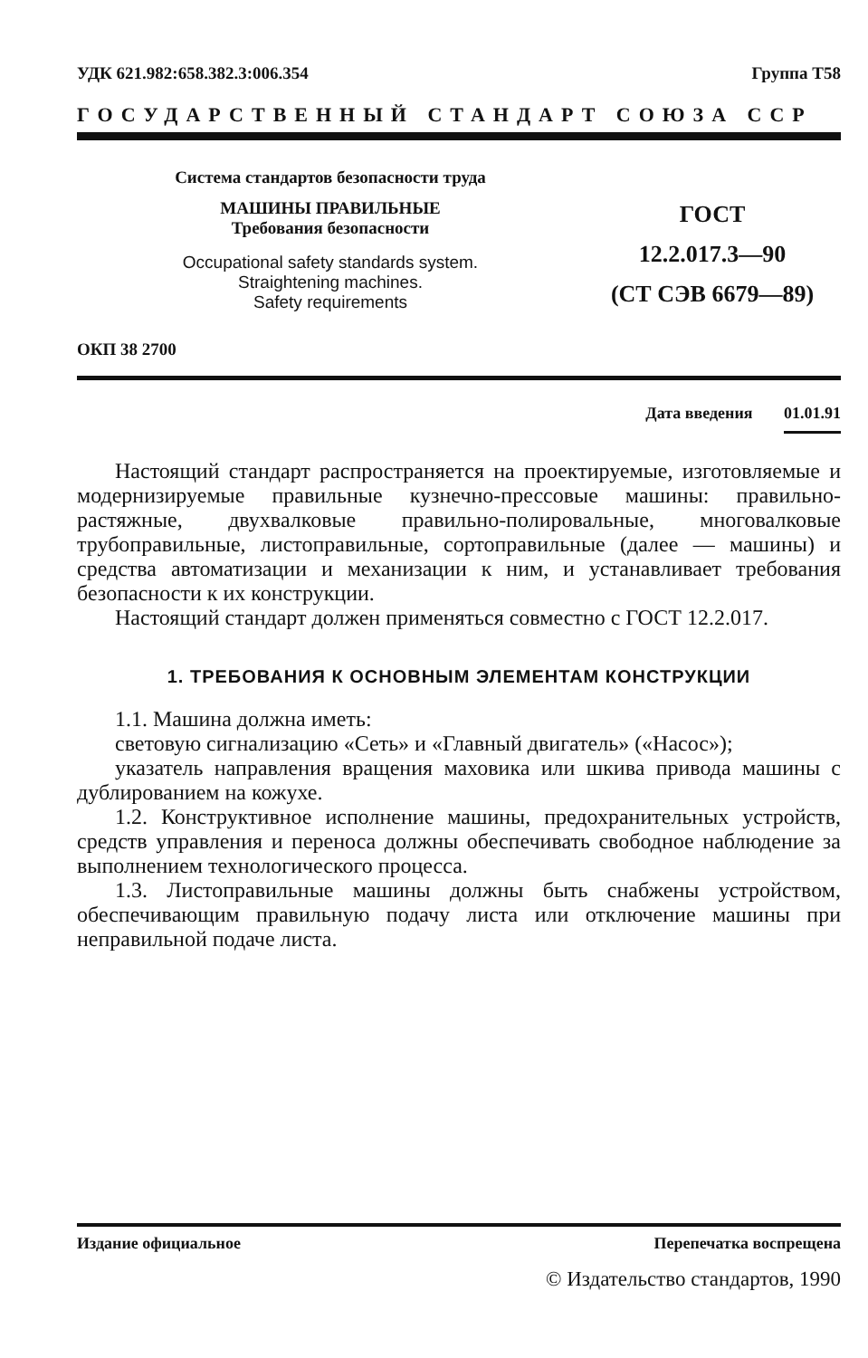УДК 621.982:658.382.3:006.354 Группа Т58
ГОСУДАРСТВЕННЫЙ СТАНДАРТ СОЮЗА ССР
Система стандартов безопасности труда
МАШИНЫ ПРАВИЛЬНЫЕ
Требования безопасности
Occupational safety standards system.
Straightening machines.
Safety requirements
ГОСТ
12.2.017.3—90
(СТ СЭВ 6679—89)
ОКП 38 2700
Дата введения 01.01.91
Настоящий стандарт распространяется на проектируемые, изготовляемые и модернизируемые правильные кузнечно-прессовые машины: правильно-растяжные, двухвалковые правильно-полировальные, многовалковые трубоправильные, листоправильные, сортоправильные (далее — машины) и средства автоматизации и механизации к ним, и устанавливает требования безопасности к их конструкции.
Настоящий стандарт должен применяться совместно с ГОСТ 12.2.017.
1. ТРЕБОВАНИЯ К ОСНОВНЫМ ЭЛЕМЕНТАМ КОНСТРУКЦИИ
1.1. Машина должна иметь:
световую сигнализацию «Сеть» и «Главный двигатель» («Насос»);
указатель направления вращения маховика или шкива привода машины с дублированием на кожухе.
1.2. Конструктивное исполнение машины, предохранительных устройств, средств управления и переноса должны обеспечивать свободное наблюдение за выполнением технологического процесса.
1.3. Листоправильные машины должны быть снабжены устройством, обеспечивающим правильную подачу листа или отключение машины при неправильной подаче листа.
Издание официальное Перепечатка воспрещена
© Издательство стандартов, 1990